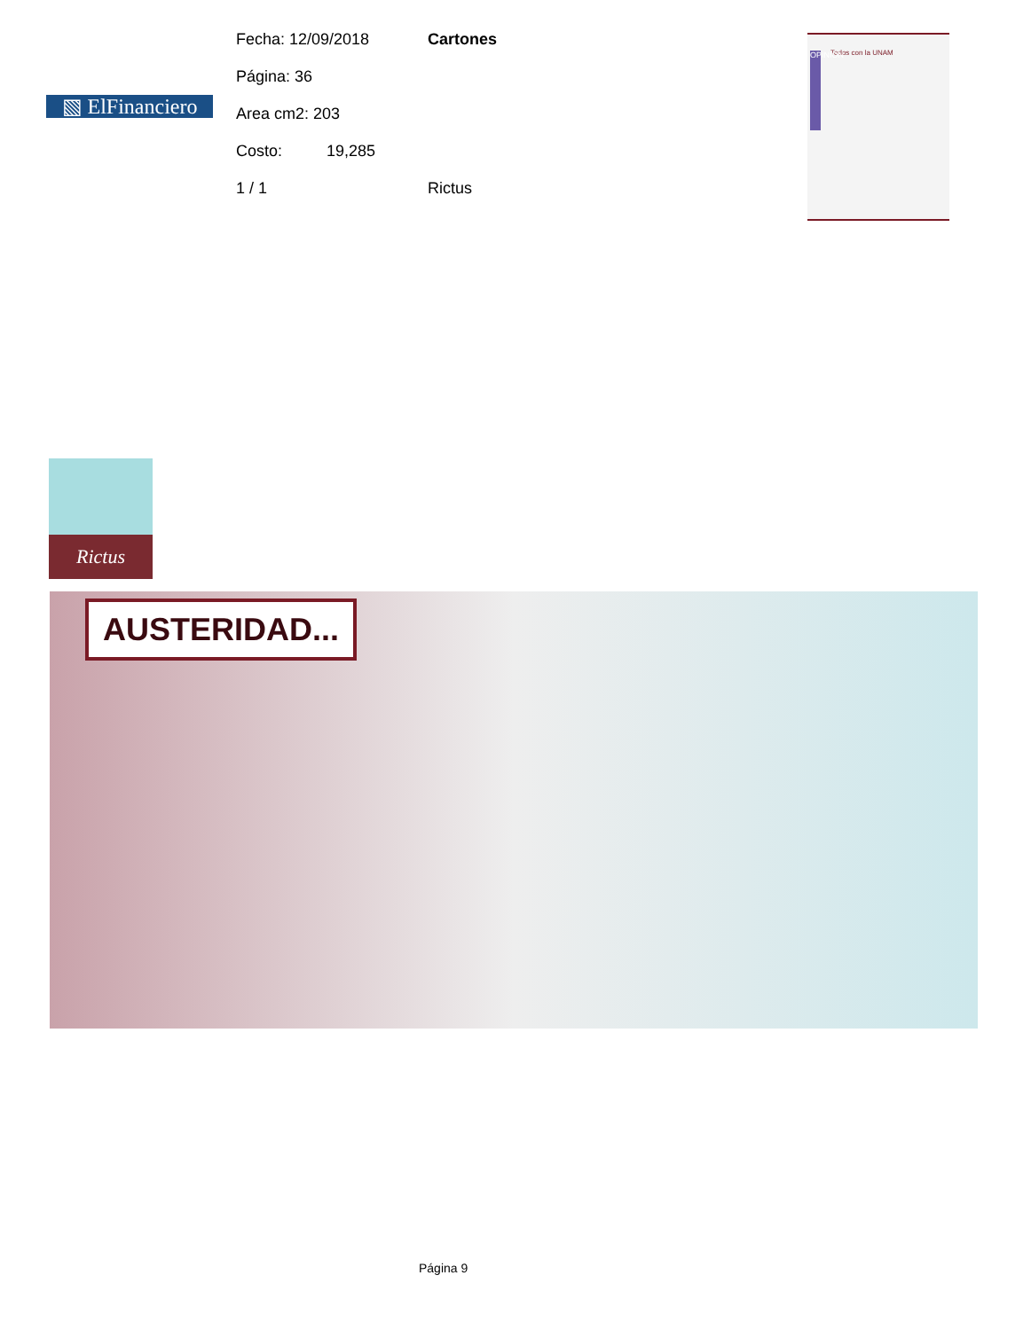▧ ElFinanciero
Fecha: 12/09/2018
Página: 36
Area cm2: 203
Costo: 19,285
1 / 1
Cartones
Rictus
OPINION
Todos con la UNAM
Rictus
AUSTERIDAD...
Página 9